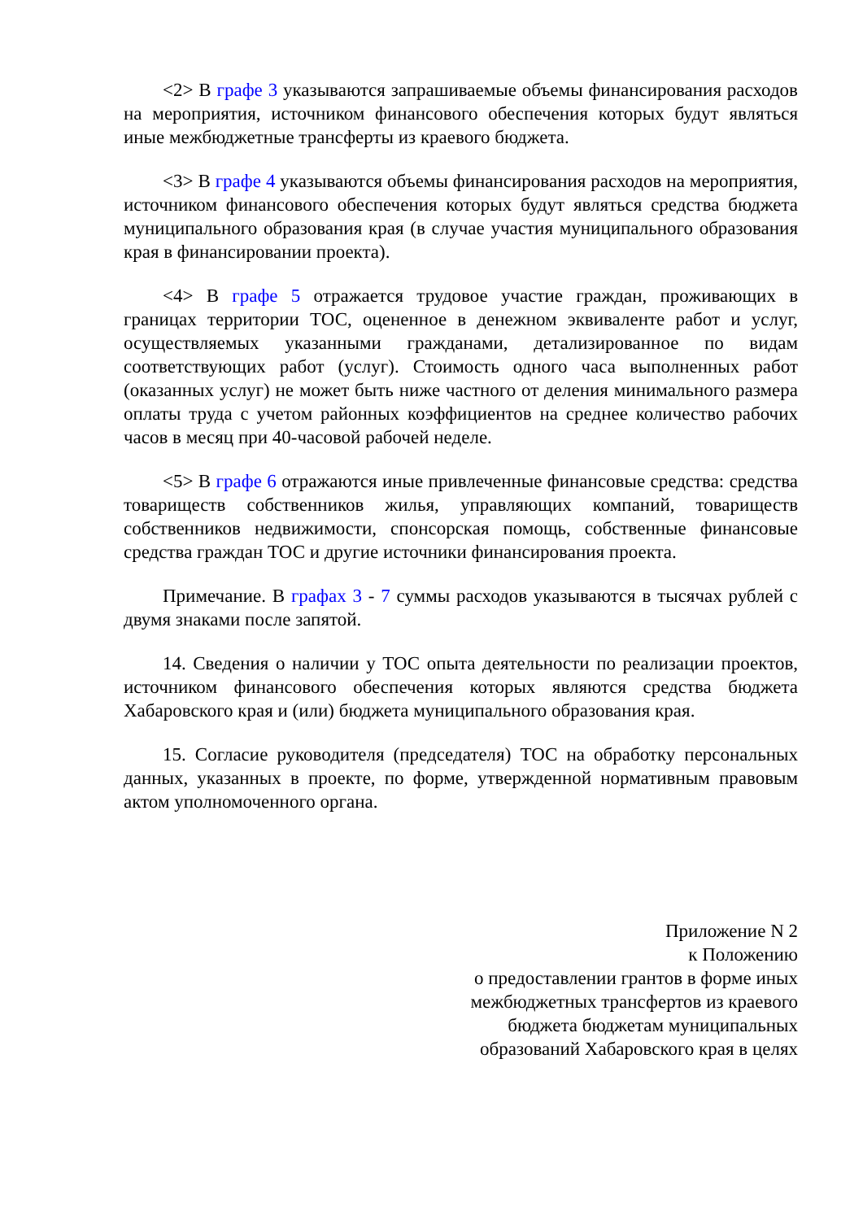<2> В графе 3 указываются запрашиваемые объемы финансирования расходов на мероприятия, источником финансового обеспечения которых будут являться иные межбюджетные трансферты из краевого бюджета.
<3> В графе 4 указываются объемы финансирования расходов на мероприятия, источником финансового обеспечения которых будут являться средства бюджета муниципального образования края (в случае участия муниципального образования края в финансировании проекта).
<4> В графе 5 отражается трудовое участие граждан, проживающих в границах территории ТОС, оцененное в денежном эквиваленте работ и услуг, осуществляемых указанными гражданами, детализированное по видам соответствующих работ (услуг). Стоимость одного часа выполненных работ (оказанных услуг) не может быть ниже частного от деления минимального размера оплаты труда с учетом районных коэффициентов на среднее количество рабочих часов в месяц при 40-часовой рабочей неделе.
<5> В графе 6 отражаются иные привлеченные финансовые средства: средства товариществ собственников жилья, управляющих компаний, товариществ собственников недвижимости, спонсорская помощь, собственные финансовые средства граждан ТОС и другие источники финансирования проекта.
Примечание. В графах 3 - 7 суммы расходов указываются в тысячах рублей с двумя знаками после запятой.
14. Сведения о наличии у ТОС опыта деятельности по реализации проектов, источником финансового обеспечения которых являются средства бюджета Хабаровского края и (или) бюджета муниципального образования края.
15. Согласие руководителя (председателя) ТОС на обработку персональных данных, указанных в проекте, по форме, утвержденной нормативным правовым актом уполномоченного органа.
Приложение N 2
к Положению
о предоставлении грантов в форме иных
межбюджетных трансфертов из краевого
бюджета бюджетам муниципальных
образований Хабаровского края в целях